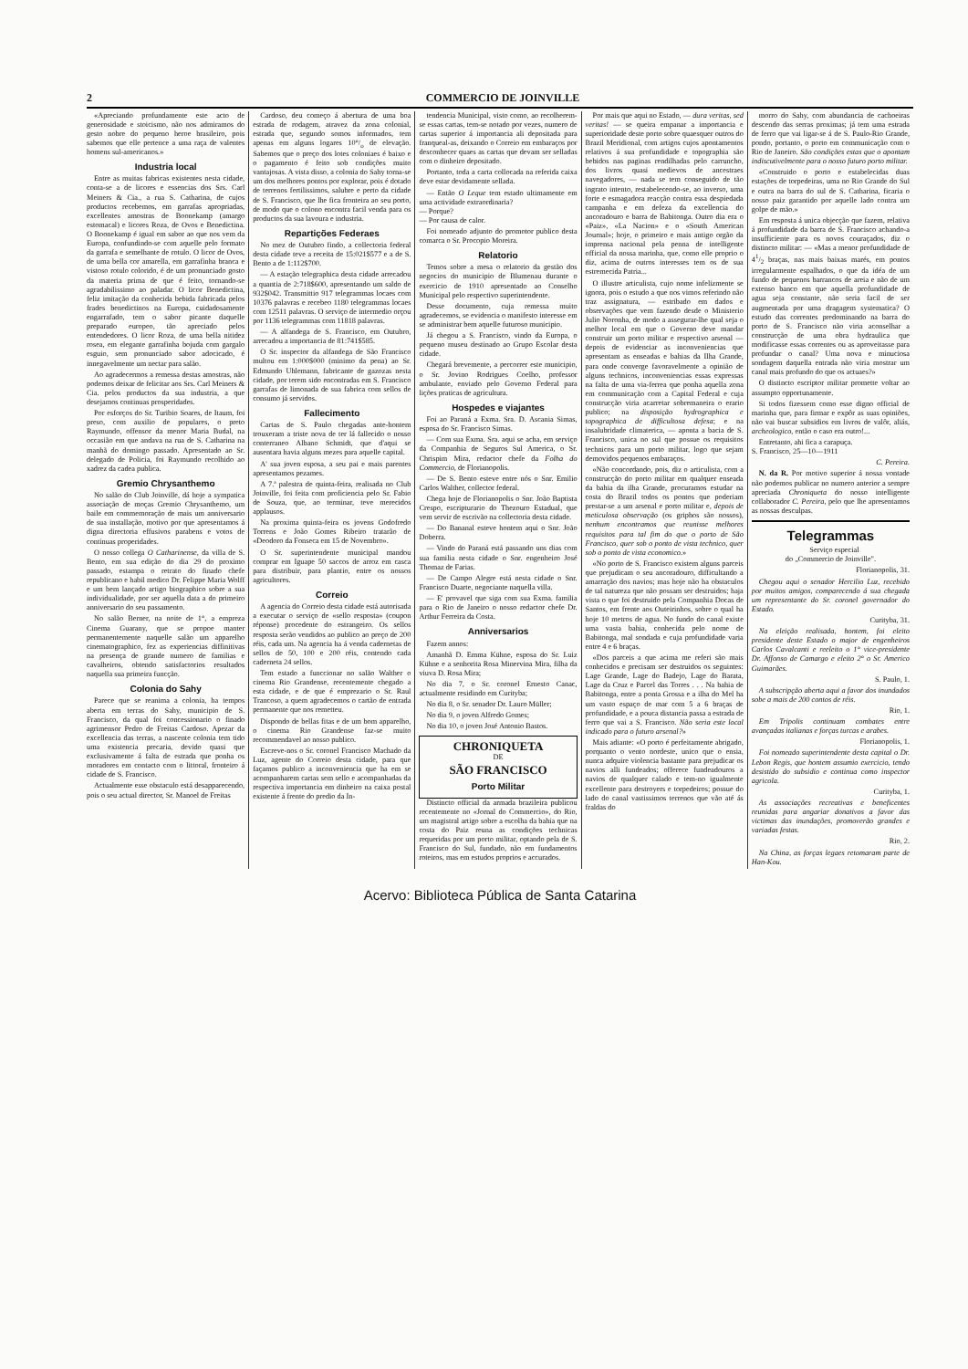2 COMMERCIO DE JOINVILLE
«Apreciando profundamente este acto de generosidade e stoicismo, não nos admiramos do gesto nobre do pequeno heroe brasileiro, pois sabemos que elle pertence a uma raça de valentes homens sul-americanos.»
Industria local
Entre as muitas fabricas existentes nesta cidade, conta-se a de licores e essencias dos Srs. Carl Meiners & Cia., a rua S. Catharina, de cujos productos recebemos, em garrafas apropriadas, excellentes amostras de Boonekamp (amargo estomacal) e licores Roza, de Ovos e Benedictina. O Boonekamp é igual em sabor ao que nos vem da Europa, confundindo-se com aquelle pelo formato da garrafa e semelhante de rotulo. O licor de Ovos, de uma bella cor amarella, em garrafinha branca e vistoso rotulo colorido, é de um pronunciado gosto da materia prima de que é feito, tornando-se agradabilissimo ao paladar. O licor Benedictina, feliz imitação da conhecida bebida fabricada pelos frades benedictinos na Europa, cuidadosamente engarrafado, tem o sabor picante daquelle preparado europeo, tão apreciado pelos entendedores. O licor Roza, de uma bella nitidez rosea, em elegante garrafinha bojuda com gargalo esguio, sem pronunciado sabor adocicado, é innegavelmente um nectar para salão.
Ao agradecermos a remessa destas amostras, não podemos deixar de felicitar aos Srs. Carl Meiners & Cia. pelos productos da sua industria, a que desejamos continuas prosperidades.
Por esforços do Sr. Turibio Soares, de Itaum, foi preso, com auxilio de populares, o preto Raymundo, offensor da menor Maria Budal, na occasião em que andava na rua de S. Catharina na manhã do domingo passado. Apresentado ao Sr. delegado de Policia, foi Raymundo recolhido ao xadrez da cadea publica.
Gremio Chrysanthemo
No salão do Club Joinville, dá hoje a sympatica associação de moças Gremio Chrysanthemo, um baile em commemoração de mais um anniversario de sua installação, motivo por que apresentamos á digna directoria effusivos parabens e votos de continuas properidades.
O nosso collega O Catharinense, da villa de S. Bento, em sua edição do dia 29 do proximo passado, estampa o retrato do finado chefe republicano e habil medico Dr. Felippe Maria Wolff e um bem lançado artigo biographico sobre a sua individualidade, por ser aquella data a do primeiro anniversario do seu passamento.
No salão Berner, na noite de 1°, a empreza Cinema Guarany, que se propoe manter permanentemente naquelle salão um apparelho cinematographico, fez as experiencias diffinitivas na presença de grande numero de familias e cavalheiros, obtendo satisfactorios resultados naquella sua primeira funcção.
Colonia do Sahy
Parece que se reanima a colonia, ha tempos aberta em terras do Sahy, municipio de S. Francisco, da qual foi concessionario o finado agrimensor Pedro de Freitas Cardoso. Apezar da excellencia das terras, a nascente colonia tem tido uma existencia precaria, devido quasi que exclusivamente á falta de estrada que ponha os moradores em contacto com o littoral, fronteiro á cidade de S. Francisco.
Actualmente esse obstaculo está desapparecendo, pois o seu actual director, Sr. Manoel de Freitas
Cardoso, deu começo á abertura de uma boa estrada de rodagem, atravez da zona colonial, estrada que, segundo somos informados, tem apenas em alguns logares 10°/<sub>o</sub> de elevação. Sabemos que o preço dos lotes coloniaes é baixo e o pagamento é feito sob condições muito vantajosas. A vista disso, a colonia do Sahy torna-se um dos melhores pontos por explorar, pois é dotado de terrenos fertilissimos, salubre e perto da cidade de S. Francisco, que lhe fica fronteira ao seu porto, de modo que o colono encontra facil venda para os productos da sua lavoura e industria.
Repartições Federaes
No mez de Outubro findo, a collectoria federal desta cidade teve a receita de 15:021$577 e a de S. Bento a de 1:112$700.
— A estação telegraphica desta cidade arrecadou a quantia de 2:718$600, apresentando um saldo de 932$042. Transmittio 917 telegrammas locaes com 10376 palavras e recebeo 1180 telegrammas locaes com 12511 palavras. O serviço de intermedio orçou por 1136 telegrammas com 11818 palavras.
— A alfandega de S. Francisco, em Outubro, arrecadou a importancia de 81:741$585.
O Sr. inspector da alfandega de São Francisco multou em 1:000$000 (minimo da pena) ao Sr. Edmundo Uhlemann, fabricante de gazozas nesta cidade, por terem sido encontradas em S. Francisco garrafas de limonada de sua fabrica com sellos de consumo já servidos.
Fallecimento
Cartas de S. Paulo chegadas ante-hontem trouxeram a triste nova de ter lá fallecido o nosso conterraneo Albano Schmidt, que d'aqui se ausentara havia alguns mezes para aquelle capital.
A' sua joven esposa, a seu pai e mais parentes apresentamos pezames.
A 7.ª palestra de quinta-feira, realisada no Club Joinville, foi feita com proficiencia pelo Sr. Fabio de Souza, que, ao terminar, teve merecidos applausos.
Na proxima quinta-feira os jovens Godofredo Torrens e João Gomes Ribeiro tratarão de «Deodoro da Fonseca em 15 de Novembro».
O Sr. superintendente municipal mandou comprar em Iguape 50 saccos de arroz em casca para distribuir, para plantio, entre os nossos agricultores.
Correio
A agencia do Correio desta cidade está autorisada a executar o serviço de «sello resposta» (coupon réponse) procedente do estrangeiro. Os sellos resposta serão vendidos ao publico ao preço de 200 réis, cada um. Na agencia ha á venda cadernetas de sellos de 50, 100 e 200 réis, contendo cada caderneta 24 sellos.
Tem estado a funccionar no salão Walther o cinema Rio Grandense, recentemente chegado a esta cidade, e de que é emprezario o Sr. Raul Trancoso, a quem agradecemos o cartão de entrada permanente que nos remetteu.
Dispondo de bellas fitas e de um bom apparelho, o cinema Rio Grandense faz-se muito recommendavel ao nosso publico.
Escreve-nos o Sr. coronel Francisco Machado da Luz, agente do Correio desta cidade, para que façamos publico a inconveniencia que ha em se acompanharem cartas sem sello e acompanhadas da respectiva importancia em dinheiro na caixa postal existente á frente do predio da In-
tendencia Municipal, visto como, ao recolherem-se essas cartas, tem-se notado por vezes, numero de cartas superior á importancia ali depositada para franqueal-as, deixando o Correio em embaraços por desconhecer quaes as cartas que devam ser selladas com o dinheiro depositado.
Portanto, toda a carta collocada na referida caixa deve estar devidamente sellada.
— Então O Leque tem estado ultimamente em uma actividade extraordinaria?
— Porque?
— Por causa de calor.
Foi nomeado adjunto do promotor publico desta comarca o Sr. Procopio Moreira.
Relatorio
Temos sobre a mesa o relatorio da gestão dos negocios do municipio de Blumenau durante o exercicio de 1910 apresentado ao Conselho Municipal pelo respectivo superintendente.
Desse documento, cuja remessa muito agradecemos, se evidencia o manifesto interesse em se administrar bem aquelle futuroso municipio.
Já chegou a S. Francisco, vindo da Europa, o pequeno museu destinado ao Grupo Escolar desta cidade.
Chegará brevemente, a percorrer este municipio, o Sr. Jovino Rodrigues Coelho, professor ambulante, enviado pelo Governo Federal para lições praticas de agricultura.
Hospedes e viajantes
Foi ao Paraná a Exma. Sra. D. Ascania Simas, esposa do Sr. Francisco Simas.
— Com sua Exma. Sra. aqui se acha, em serviço da Companhia de Seguros Sul America, o Sr. Chrispim Mira, redactor chefe da Folha do Commercio, de Florianopolis.
— De S. Bento esteve entre nós o Snr. Emilio Carlos Walther, collector federal.
Chega hoje de Florianopolis o Snr. João Baptista Crespo, escripturario do Thezouro Estadual, que vem servir de escrivão na collectoria desta cidade.
— Do Bananal esteve hontem aqui o Snr. João Doberra.
— Vindo do Paraná está passando uns dias com sua familia nesta cidade o Snr. engenheiro José Thomaz de Farias.
— De Campo Alegre está nesta cidade o Snr. Francisco Duarte, negociante naquella villa.
— E' provavel que siga com sua Exma. familia para o Rio de Janeiro o nosso redactor chefe Dr. Arthur Ferreira da Costa.
Anniversarios
Fazem annos:
Amanhã D. Emma Kühne, esposa do Sr. Luiz Kühne e a senhorita Rosa Minervina Mira, filha da viuva D. Rosa Mira;
No dia 7, o Sr. coronel Ernesto Canac, actualmente residindo em Curityba;
No dia 8, o Sr. senador Dr. Lauro Müller;
No dia 9, o joven Alfredo Gomes;
No dia 10, o joven José Antonio Bastos.
CHRONIQUETA
DE
SÃO FRANCISCO
Porto Militar
Distincto official da armada brazileira publicou recentemente no «Jornal do Commercio», do Rio, um magistral artigo sobre a escolha da bahia que na costa do Paiz reuna as condições technicas requeridas por um porto militar, optando pela de S. Francisco do Sul, fundado, não em fundamentos roteiros, mas em estudos proprios e accurados.
Por mais que aqui no Estado, — dura veritas, sed veritas! — se queira empanar a importancia e superioridade deste porto sobre quaesquer outros do Brazil Meridional, com artigos cujos apontamentos relativos á sua profundidade e topographia são bebidos nas paginas rendilhadas pelo carruncho, dos livros quasi medievos de ancestraes navegadores, — nada se tem conseguido de tão ingrato intento, restabelecendo-se, ao inverso, uma forte e esmagadora reacção contra essa despiedada campanha e em defeza da excellencia do ancoradouro e barra de Babitonga. Outro dia era o «Paiz», «La Nacion» e o «South American Journal»; hoje, o primeiro e mais antigo orgão da imprensa nacional pela penna de intelligente official da nossa marinha, que, como elle proprio o diz, acima de outros interesses tem os de sua estremecida Patria...
O illustre articulista, cujo nome infelizmente se ignora, pois o estudo a que nos vimos referindo não traz assignatura, — estribado em dados e observações que vem fazendo desde o Ministerio Julio Noronha, de modo a assegurar-lhe qual seja o melhor local em que o Governo deve mandar construir um porto militar e respectivo arsenal — depois de evidenciar as inconveniencias que apresentam as enseadas e bahias da Ilha Grande, para onde converge favoravelmente a opinião de alguns technicos, inconveniencias essas expressas na falta de uma via-ferrea que ponha aquella zona em communicação com a Capital Federal e cuja construcção viria acarretar sobremaneira o erario publico; na disposição hydrographica e topographica de difficultosa defesa; e na insalubridade climaterica, — aponta a bacia de S. Francisco, unica no sul que possue os requisitos technicos para um porto militar, logo que sejam demovidos pequenos embaraços.
«Não concordando, pois, diz o articulista, com a construcção do porto militar em qualquer enseada da bahia da ilha Grande, procuramos estudar na costa do Brazil todos os pontos que poderiam prestar-se a um arsenal e porto militar e, depois de meticulosa observação (os griphos são nossos), nenhum encontramos que reunisse melhores requisitos para tal fim do que o porto de São Francisco, quer sob o ponto de vista technico, quer sob o ponto de vista economico.»
«No porto de S. Francisco existem alguns parceis que prejudicam o seu ancoradouro, difficultando a amarração dos navios; mas hoje não ha obstaculos de tal natureza que não possam ser destruidos; haja vista o que foi destruido pela Companhia Docas de Santos, em frente aos Outeirinhos, sobre o qual ha hoje 10 metros de agua. No fundo do canal existe uma vasta bahia, conhecida pelo nome de Babitonga, mal sondada e cuja profundidade varia entre 4 e 6 braças.
«Dos parceis a que acima me referi são mais conhecidos e precisam ser destruidos os seguintes: Lage Grande, Lage do Badejo, Lage do Barata, Lage da Cruz e Parcel das Torres . . . Na bahia de Babitonga, entre a ponta Grossa e a ilha do Mel ha um vasto espaço de mar com 5 a 6 braças de profundidade, e a pouca distancia passa a estrada de ferro que vai a S. Francisco. Não seria este local indicado para o futuro arsenal?»
Mais adiante: «O porto é perfeitamente abrigado, porquanto o vento nordeste, unico que o ensia, nunca adquire violencia bastante para prejudicar os navios alli fundeados; offerece fundeadouros a navios de qualquer calado e tem-no igualmente excellente para destroyers e torpedeiros; possue do lado do canal vastissimos terrenos que vão até ás fraldas do
morro do Sahy, com abundancia de cachoeiras descendo das serras proximas; já tem uma estrada de ferro que vai ligar-se á de S. Paulo-Rio Grande, pondo, portanto, o porto em communicação com o Rio de Janeiro. São condições estas que o apontam indiscutivelmente para o nosso futuro porto militar.
«Construido o porto e estabelecidas duas estações de torpedeiras, uma no Rio Grande do Sul e outra na barra do sul de S. Catharina, ficaria o nosso paiz garantido por aquelle lado contra um golpe de mão.»
Em resposta á unica objecção que fazem, relativa á profundidade da barra de S. Francisco achando-a insufficiente para os novos couraçados, diz o distincto militar: — «Mas a menor profundidade de 41/2 braças, nas mais baixas marés, em pontos irregularmente espalhados, o que da idéa de um fundo de pequenos barrancos de areia e não de um extenso banco em que aquella profundidade de agua seja constante, não seria facil de ser augmentada por uma dragagem systematica? O estudo das correntes predominando na barra do porto de S. Francisco não viria aconselhar a construcção de uma obra hydraulica que modificasse essas correntes ou as aproveitasse para profundar o canal? Uma nova e minuciosa sondagem daquella entrada não viria mostrar um canal mais profundo do que os actuaes?»
O distincto escriptor militar promette voltar ao assumpto opportunamente.
Si todos fizessem como esse digno official de marinha que, para firmar e expôr as suas opiniões, não vai buscar subsidios em livros de valôr, aliás, archeologico, então o caso era outro!...
Entretanto, ahi fica a carapuça.
S. Francisco, 25—10—1911
C. Pereira.
N. da R. Por motivo superior á nossa vontade não podemos publicar no numero anterior a sempre apreciada Chroniqueta do nosso intelligente collaborador C. Pereira, pelo que lhe apresentamos as nossas desculpas.
Telegrammas
Serviço especial
do „Commercio de Joinville".
Florianopolis, 31.
Chegou aqui o senador Hercilio Luz, recebido por muitos amigos, comparecendo á sua chegada um representante do Sr. coronel governador do Estado.
Curityba, 31.
Na eleição realisada, hontem, foi eleito presidente deste Estado o major de engenheiros Carlos Cavalcanti e reeleito o 1° vice-presidente Dr. Affonso de Camargo e eleito 2° o Sr. Americo Guimarães.
S. Paulo, 1.
A subscripção aberta aqui a favor dos inundados sobe a mais de 200 contos de réis.
Rio, 1.
Em Tripolis continuam combates entre avançadas italianas e forças turcas e arabes.
Florianopolis, 1.
Foi nomeado superintendente desta capital o Dr. Lebon Regis, que hontem assumio exercicio, tendo desistido do subsidio e continua como inspector agricola.
Curityba, 1.
As associações recreativas e beneficentes reunidas para angariar donativos a favor das victimas das inundações, promoverão grandes e variadas festas.
Rio, 2.
Na China, as forças legaes retomaram parte de Han-Kou.
Acervo: Biblioteca Pública de Santa Catarina